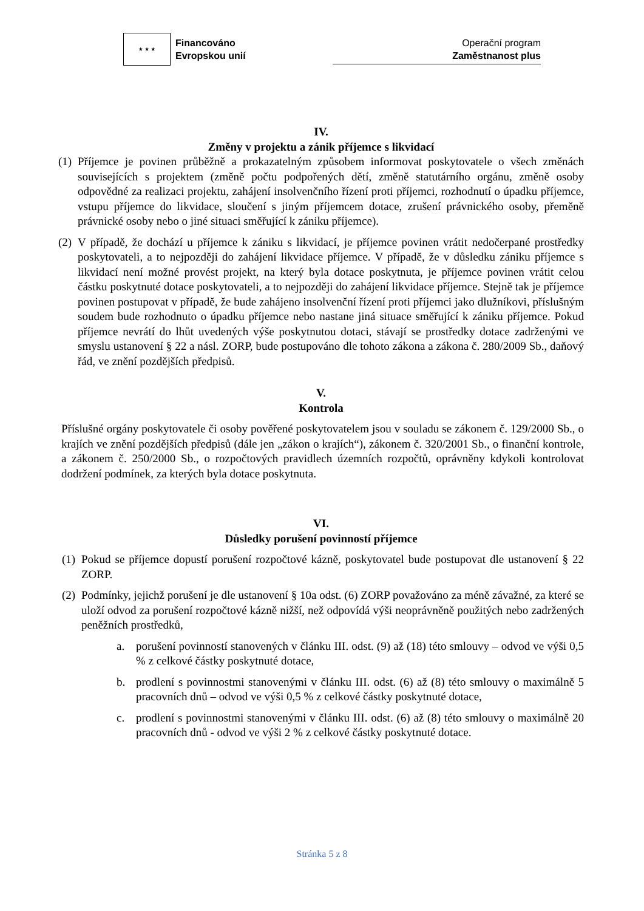★ ★ ★
Financováno
Evropskou unií
Operační program
Zaměstnanost plus
IV.
Změny v projektu a zánik příjemce s likvidací
(1) Příjemce je povinen průběžně a prokazatelným způsobem informovat poskytovatele o všech změnách souvisejících s projektem (změně počtu podpořených dětí, změně statutárního orgánu, změně osoby odpovědné za realizaci projektu, zahájení insolvenčního řízení proti příjemci, rozhodnutí o úpadku příjemce, vstupu příjemce do likvidace, sloučení s jiným příjemcem dotace, zrušení právnického osoby, přeměně právnické osoby nebo o jiné situaci směřující k zániku příjemce).
(2) V případě, že dochází u příjemce k zániku s likvidací, je příjemce povinen vrátit nedočerpané prostředky poskytovateli, a to nejpozději do zahájení likvidace příjemce. V případě, že v důsledku zániku příjemce s likvidací není možné provést projekt, na který byla dotace poskytnuta, je příjemce povinen vrátit celou částku poskytnuté dotace poskytovateli, a to nejpozději do zahájení likvidace příjemce. Stejně tak je příjemce povinen postupovat v případě, že bude zahájeno insolvenční řízení proti příjemci jako dlužníkovi, příslušným soudem bude rozhodnuto o úpadku příjemce nebo nastane jiná situace směřující k zániku příjemce. Pokud příjemce nevrátí do lhůt uvedených výše poskytnutou dotaci, stávají se prostředky dotace zadrženými ve smyslu ustanovení § 22 a násl. ZORP, bude postupováno dle tohoto zákona a zákona č. 280/2009 Sb., daňový řád, ve znění pozdějších předpisů.
V.
Kontrola
Příslušné orgány poskytovatele či osoby pověřené poskytovatelem jsou v souladu se zákonem č. 129/2000 Sb., o krajích ve znění pozdějších předpisů (dále jen „zákon o krajích“), zákonem č. 320/2001 Sb., o finanční kontrole, a zákonem č. 250/2000 Sb., o rozpočtových pravidlech územních rozpočtů, oprávněny kdykoli kontrolovat dodržení podmínek, za kterých byla dotace poskytnuta.
VI.
Důsledky porušení povinností příjemce
(1) Pokud se příjemce dopustí porušení rozpočtové kázně, poskytovatel bude postupovat dle ustanovení § 22 ZORP.
(2) Podmínky, jejichž porušení je dle ustanovení § 10a odst. (6) ZORP považováno za méně závažné, za které se uloží odvod za porušení rozpočtové kázně nižší, než odpovídá výši neoprávněně použitých nebo zadržených peněžních prostředků,
a. porušení povinností stanovených v článku III. odst. (9) až (18) této smlouvy – odvod ve výši 0,5 % z celkové částky poskytnuté dotace,
b. prodlení s povinnostmi stanovenými v článku III. odst. (6) až (8) této smlouvy o maximálně 5 pracovních dnů – odvod ve výši 0,5 % z celkové částky poskytnuté dotace,
c. prodlení s povinnostmi stanovenými v článku III. odst. (6) až (8) této smlouvy o maximálně 20 pracovních dnů - odvod ve výši 2 % z celkové částky poskytnuté dotace.
Stránka 5 z 8